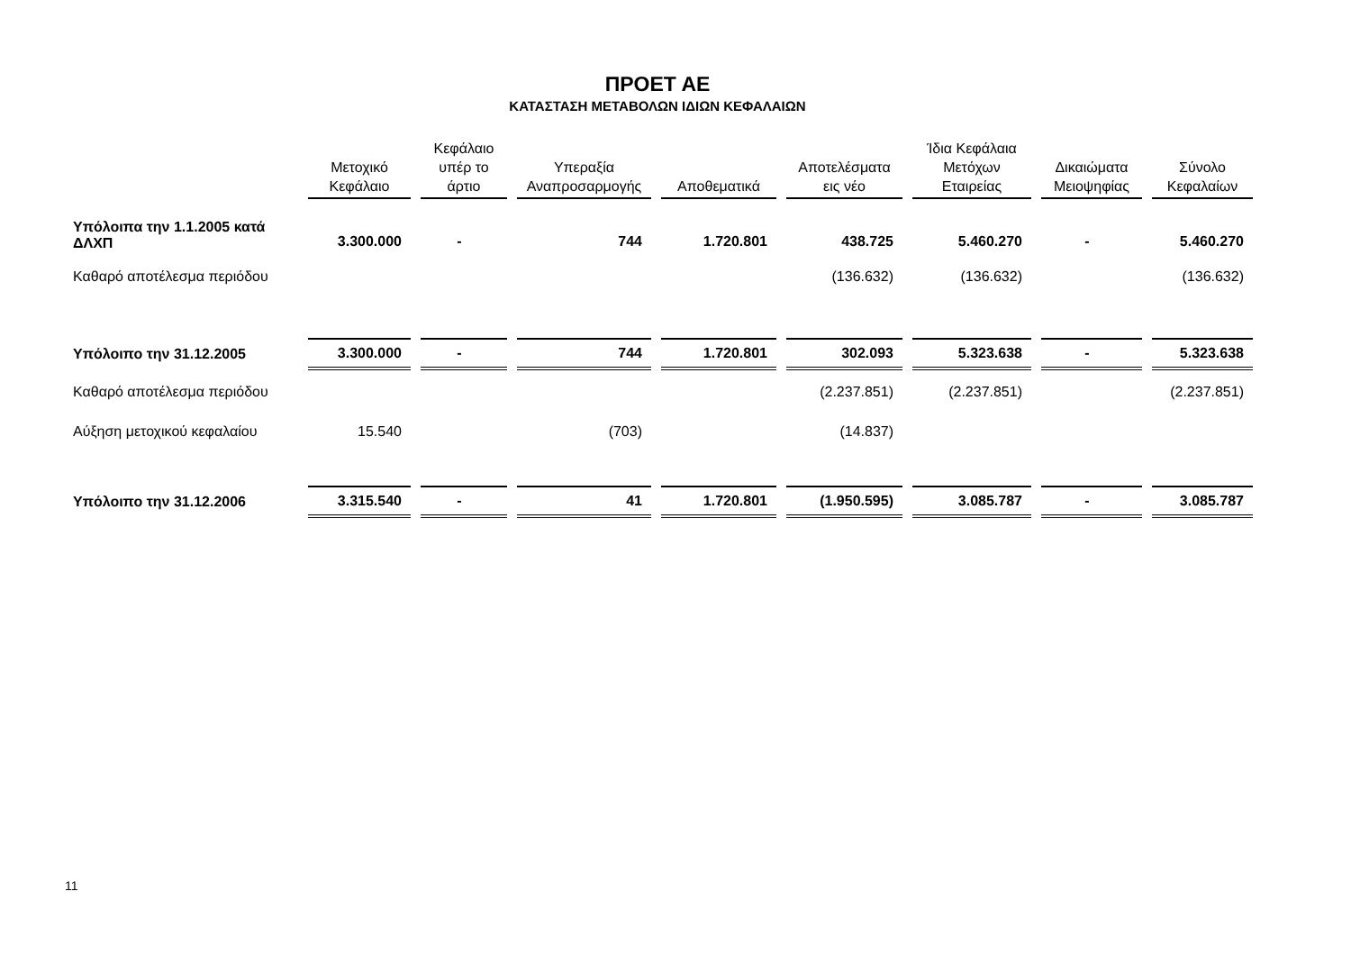ΠΡΟΕΤ ΑΕ
ΚΑΤΑΣΤΑΣΗ ΜΕΤΑΒΟΛΩΝ ΙΔΙΩΝ ΚΕΦΑΛΑΙΩΝ
| | Μετοχικό Κεφάλαιο | Κεφάλαιο υπέρ το άρτιο | Υπεραξία Αναπροσαρμογής | Αποθεματικά | Αποτελέσματα εις νέο | Ίδια Κεφάλαια Μετόχων Εταιρείας | Δικαιώματα Μειοψηφίας | Σύνολο Κεφαλαίων |
| --- | --- | --- | --- | --- | --- | --- | --- | --- |
| Υπόλοιπα την 1.1.2005 κατά ΔΛΧΠ | 3.300.000 | - | 744 | 1.720.801 | 438.725 | 5.460.270 | - | 5.460.270 |
| Καθαρό αποτέλεσμα περιόδου | | | | | (136.632) | (136.632) | | (136.632) |
| Υπόλοιπο την 31.12.2005 | 3.300.000 | - | 744 | 1.720.801 | 302.093 | 5.323.638 | - | 5.323.638 |
| Καθαρό αποτέλεσμα περιόδου | | | | | (2.237.851) | (2.237.851) | | (2.237.851) |
| Αύξηση μετοχικού κεφαλαίου | 15.540 | | (703) | | (14.837) | | | |
| Υπόλοιπο την 31.12.2006 | 3.315.540 | - | 41 | 1.720.801 | (1.950.595) | 3.085.787 | - | 3.085.787 |
11